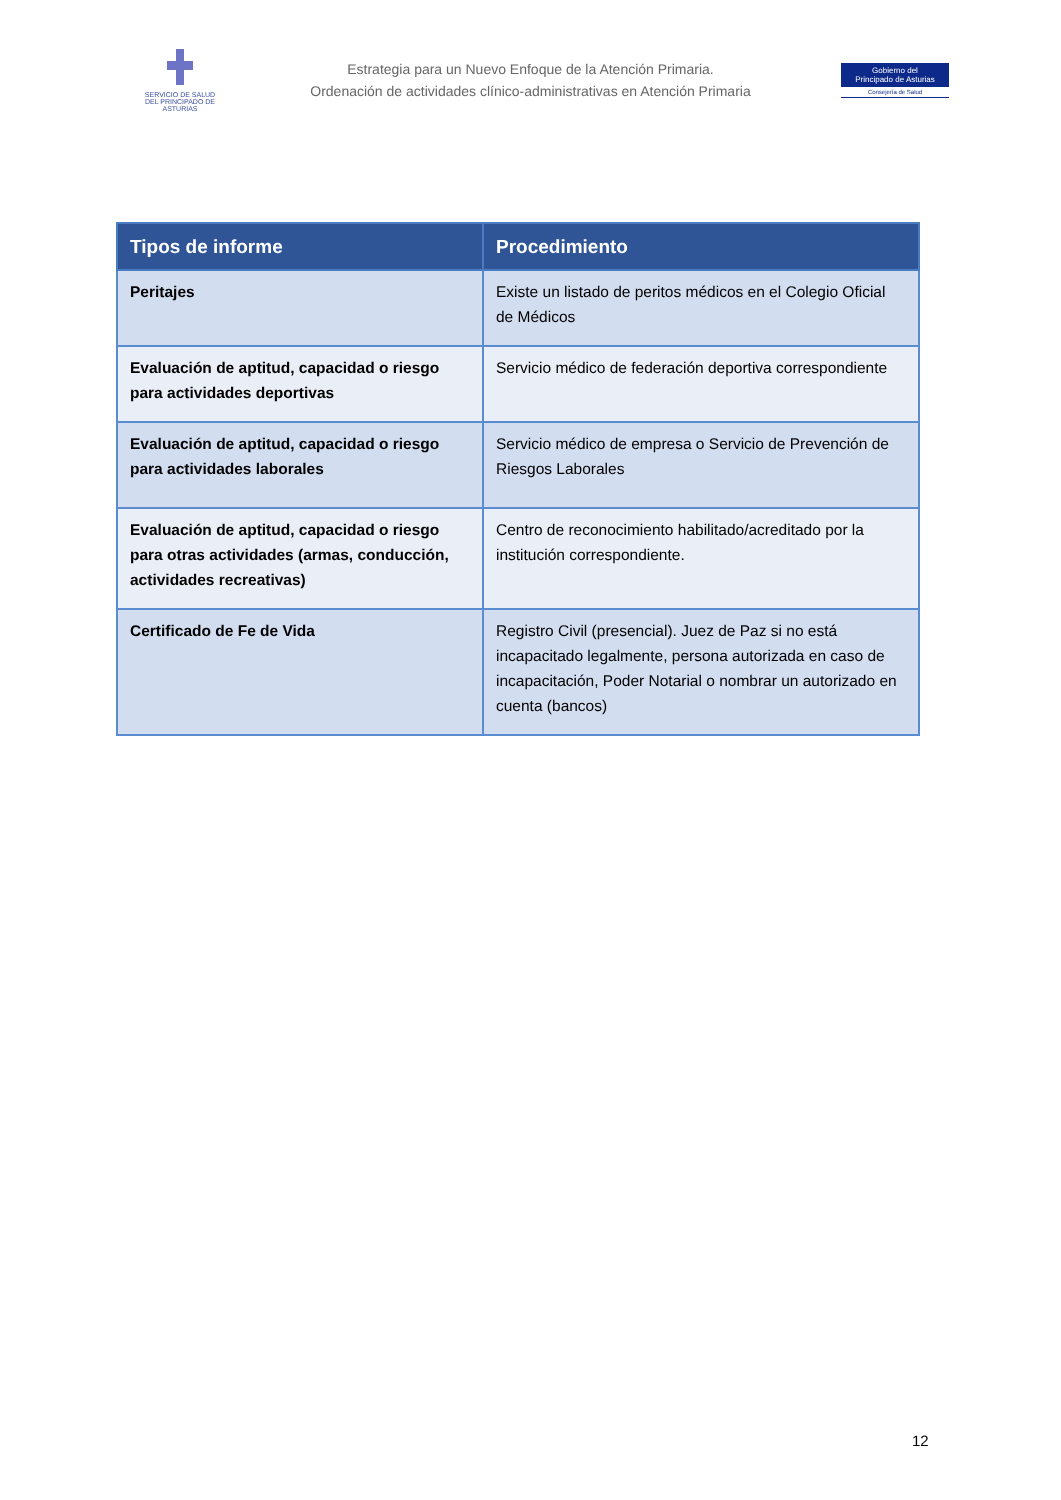SERVICIO DE SALUD
DEL PRINCIPADO DE ASTURIAS
Estrategia para un Nuevo Enfoque de la Atención Primaria.
Ordenación de actividades clínico-administrativas en Atención Primaria
Gobierno del
Principado de Asturias
Consejería de Salud
| Tipos de informe | Procedimiento |
| --- | --- |
| Peritajes | Existe un listado de peritos médicos en el Colegio Oficial de Médicos |
| Evaluación de aptitud, capacidad o riesgo para actividades deportivas | Servicio médico de federación deportiva correspondiente |
| Evaluación de aptitud, capacidad o riesgo para actividades laborales | Servicio médico de empresa o Servicio de Prevención de Riesgos Laborales |
| Evaluación de aptitud, capacidad o riesgo para otras actividades (armas, conducción, actividades recreativas) | Centro de reconocimiento habilitado/acreditado por la institución correspondiente. |
| Certificado de Fe de Vida | Registro Civil (presencial). Juez de Paz si no está incapacitado legalmente, persona autorizada en caso de incapacitación, Poder Notarial o nombrar un autorizado en cuenta (bancos) |
12